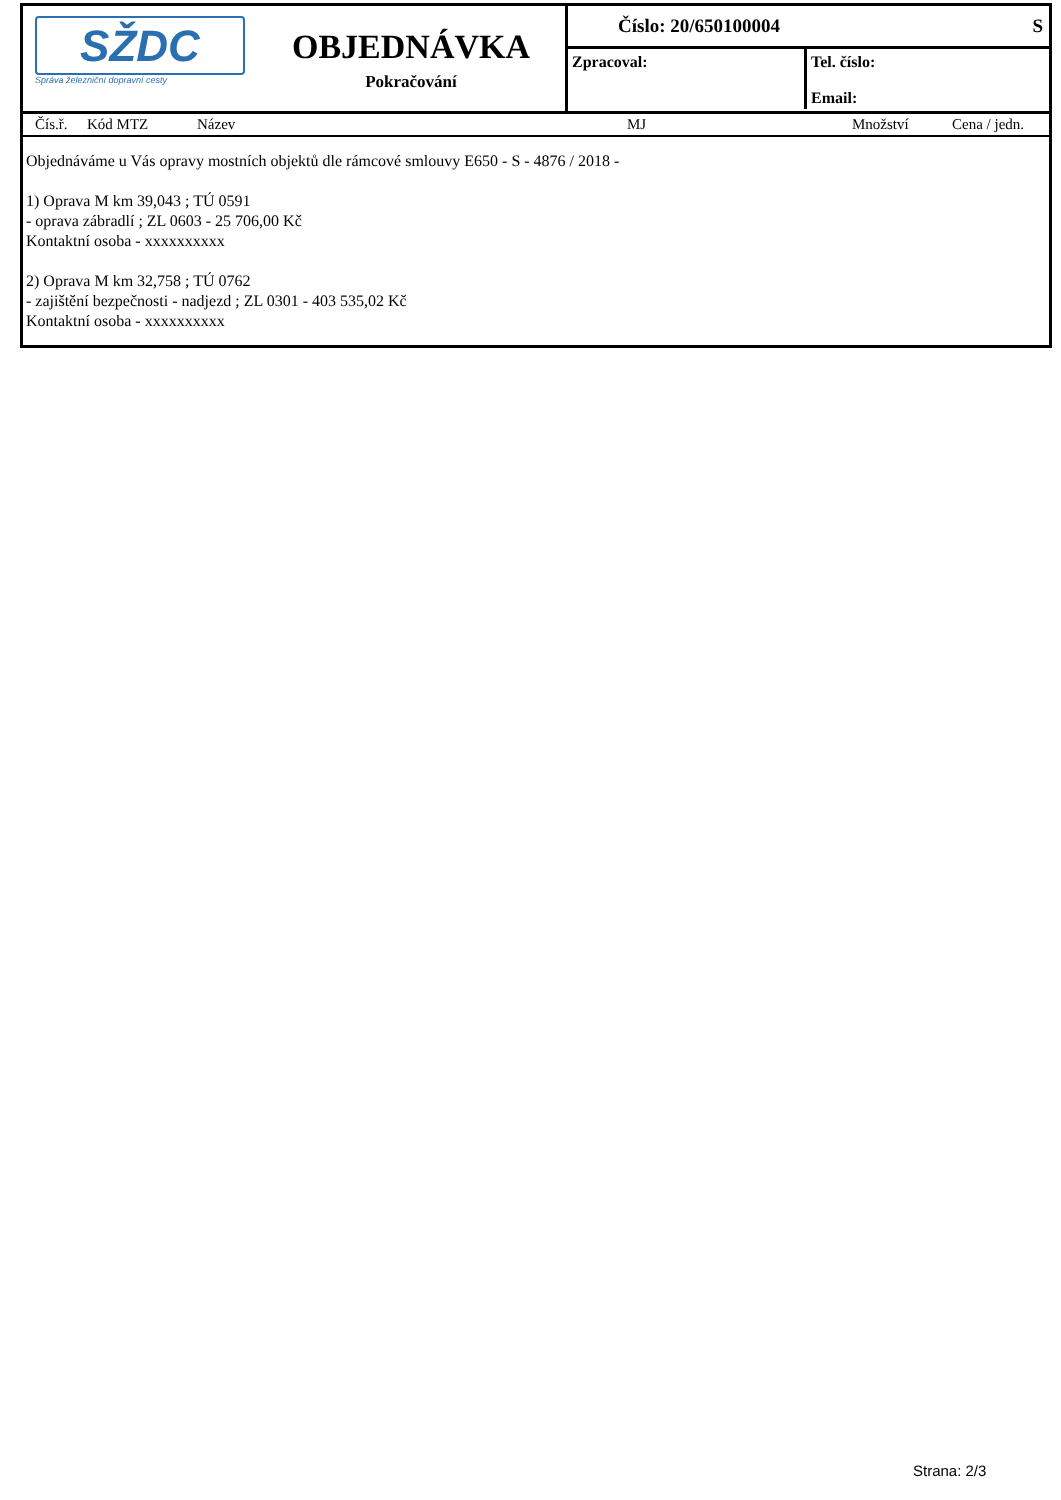SŽDC
Správa železniční dopravní cesty
OBJEDNÁVKA
Pokračování
Číslo: 20/650100004 S
Zpracoval: Tel. číslo:
Email:
Čís.ř. Kód MTZ Název MJ Množství Cena / jedn.
Objednáváme u Vás opravy mostních objektů dle rámcové smlouvy E650 - S - 4876 / 2018 -
1) Oprava M km 39,043 ; TÚ 0591
- oprava zábradlí ; ZL 0603 - 25 706,00 Kč
Kontaktní osoba - xxxxxxxxxx
2) Oprava M km 32,758 ; TÚ 0762
- zajištění bezpečnosti - nadjezd ; ZL 0301 - 403 535,02 Kč
Kontaktní osoba - xxxxxxxxxx
Strana: 2/3